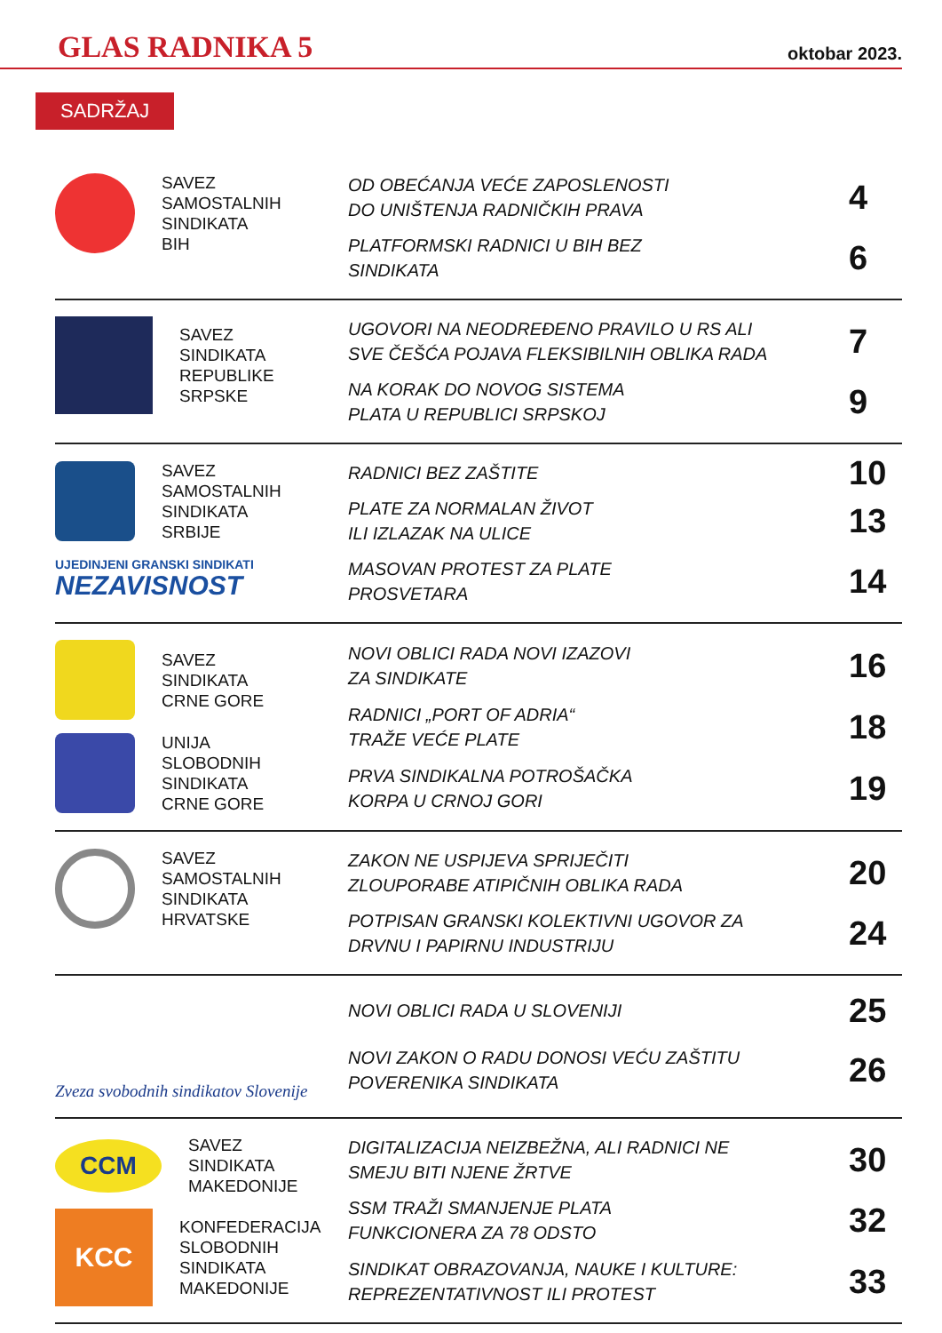GLAS RADNIKA 5 oktobar 2023.
SADRŽAJ
SAVEZ
SAMOSTALNIH
SINDIKATA
BIH
OD OBEĆANJA VEĆE ZAPOSLENOSTI
DO UNIŠTENJA RADNIČKIH PRAVA 4
PLATFORMSKI RADNICI U BIH BEZ
SINDIKATA 6
SAVEZ
SINDIKATA
REPUBLIKE
SRPSKE
UGOVORI NA NEODREĐENO PRAVILO U RS ALI
SVE ČEŠĆA POJAVA FLEKSIBILNIH OBLIKA RADA 7
NA KORAK DO NOVOG SISTEMA
PLATA U REPUBLICI SRPSKOJ 9
SAVEZ
SAMOSTALNIH
SINDIKATA
SRBIJE
UJEDINJENI GRANSKI SINDIKATI
NEZAVISNOST
RADNICI BEZ ZAŠTITE 10
PLATE ZA NORMALAN ŽIVOT
ILI IZLAZAK NA ULICE 13
MASOVAN PROTEST ZA PLATE
PROSVETARA 14
SAVEZ
SINDIKATA
CRNE GORE
UNIJA
SLOBODNIH
SINDIKATA
CRNE GORE
NOVI OBLICI RADA NOVI IZAZOVI
ZA SINDIKATE 16
RADNICI „PORT OF ADRIA“
TRAŽE VEĆE PLATE 18
PRVA SINDIKALNA POTROŠAČKA
KORPA U CRNOJ GORI 19
SAVEZ
SAMOSTALNIH
SINDIKATA
HRVATSKE
ZAKON NE USPIJEVA SPRIJEČITI
ZLOUPORABE ATIPIČNIH OBLIKA RADA 20
POTPISAN GRANSKI KOLEKTIVNI UGOVOR ZA
DRVNU I PAPIRNU INDUSTRIJU 24
Zveza svobodnih sindikatov Slovenije
NOVI OBLICI RADA U SLOVENIJI 25
NOVI ZAKON O RADU DONOSI VEĆU ZAŠTITU
POVERENIKA SINDIKATA 26
CCM
SAVEZ
SINDIKATA
MAKEDONIJE
KCC
KONFEDERACIJA
SLOBODNIH
SINDIKATA
MAKEDONIJE
DIGITALIZACIJA NEIZBEŽNA, ALI RADNICI NE
SMEJU BITI NJENE ŽRTVE 30
SSM TRAŽI SMANJENJE PLATA
FUNKCIONERA ZA 78 ODSTO 32
SINDIKAT OBRAZOVANJA, NAUKE I KULTURE:
REPREZENTATIVNOST ILI PROTEST 33